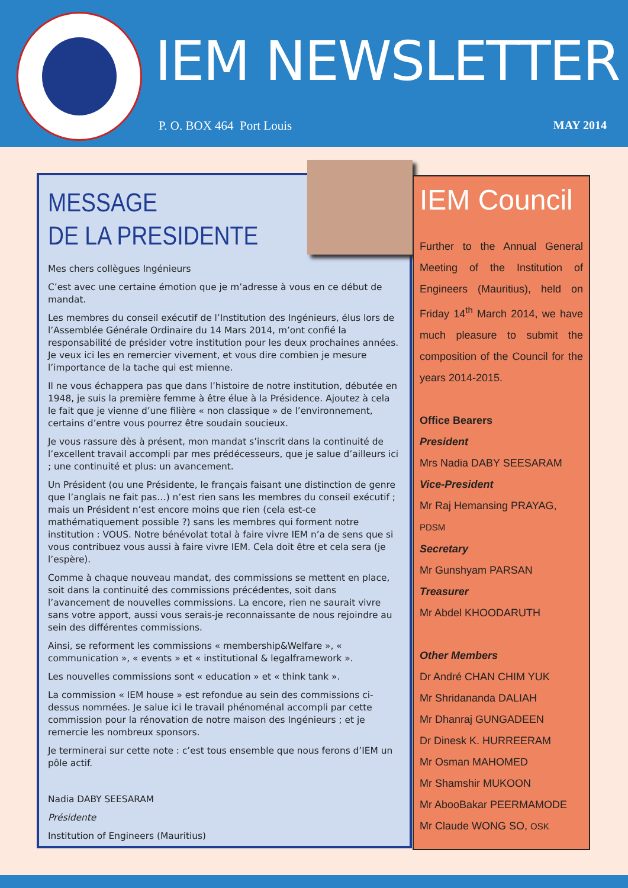IEM NEWSLETTER
P. O. BOX 464 Port Louis MAY 2014
MESSAGE
DE LA PRESIDENTE
Mes chers collègues Ingénieurs
C’est avec une certaine émotion que je m’adresse à vous en ce début de mandat.
Les membres du conseil exécutif de l’Institution des Ingénieurs, élus lors de l’Assemblée Générale Ordinaire du 14 Mars 2014, m’ont confié la responsabilité de présider votre institution pour les deux prochaines années. Je veux ici les en remercier vivement, et vous dire combien je mesure l’importance de la tache qui est mienne.
Il ne vous échappera pas que dans l’histoire de notre institution, débutée en 1948, je suis la première femme à être élue à la Présidence. Ajoutez à cela le fait que je vienne d’une filière « non classique » de l’environnement, certains d’entre vous pourrez être soudain soucieux.
Je vous rassure dès à présent, mon mandat s’inscrit dans la continuité de l’excellent travail accompli par mes prédécesseurs, que je salue d’ailleurs ici ; une continuité et plus: un avancement.
Un Président (ou une Présidente, le français faisant une distinction de genre que l’anglais ne fait pas…) n’est rien sans les membres du conseil exécutif ; mais un Président n’est encore moins que rien (cela est-ce mathématiquement possible ?) sans les membres qui forment notre institution : VOUS. Notre bénévolat total à faire vivre IEM n’a de sens que si vous contribuez vous aussi à faire vivre IEM. Cela doit être et cela sera (je l’espère).
Comme à chaque nouveau mandat, des commissions se mettent en place, soit dans la continuité des commissions précédentes, soit dans l’avancement de nouvelles commissions. La encore, rien ne saurait vivre sans votre apport, aussi vous serais-je reconnaissante de nous rejoindre au sein des différentes commissions.
Ainsi, se reforment les commissions « membership&Welfare », « communication », « events » et « institutional & legalframework ».
Les nouvelles commissions sont « education » et « think tank ».
La commission « IEM house » est refondue au sein des commissions ci-dessus nommées. Je salue ici le travail phénoménal accompli par cette commission pour la rénovation de notre maison des Ingénieurs ; et je remercie les nombreux sponsors.
Je terminerai sur cette note : c’est tous ensemble que nous ferons d’IEM un pôle actif.
Nadia DABY SEESARAM
Présidente
Institution of Engineers (Mauritius)
IEM Council
Further to the Annual General Meeting of the Institution of Engineers (Mauritius), held on Friday 14<sup>th</sup> March 2014, we have much pleasure to submit the composition of the Council for the years 2014-2015.
Office Bearers
President
Mrs Nadia DABY SEESARAM
Vice-President
Mr Raj Hemansing PRAYAG, PDSM
Secretary
Mr Gunshyam PARSAN
Treasurer
Mr Abdel KHOODARUTH
Other Members
Dr André CHAN CHIM YUK
Mr Shridananda DALIAH
Mr Dhanraj GUNGADEEN
Dr Dinesk K. HURREERAM
Mr Osman MAHOMED
Mr Shamshir MUKOON
Mr AbooBakar PEERMAMODE
Mr Claude WONG SO, OSK